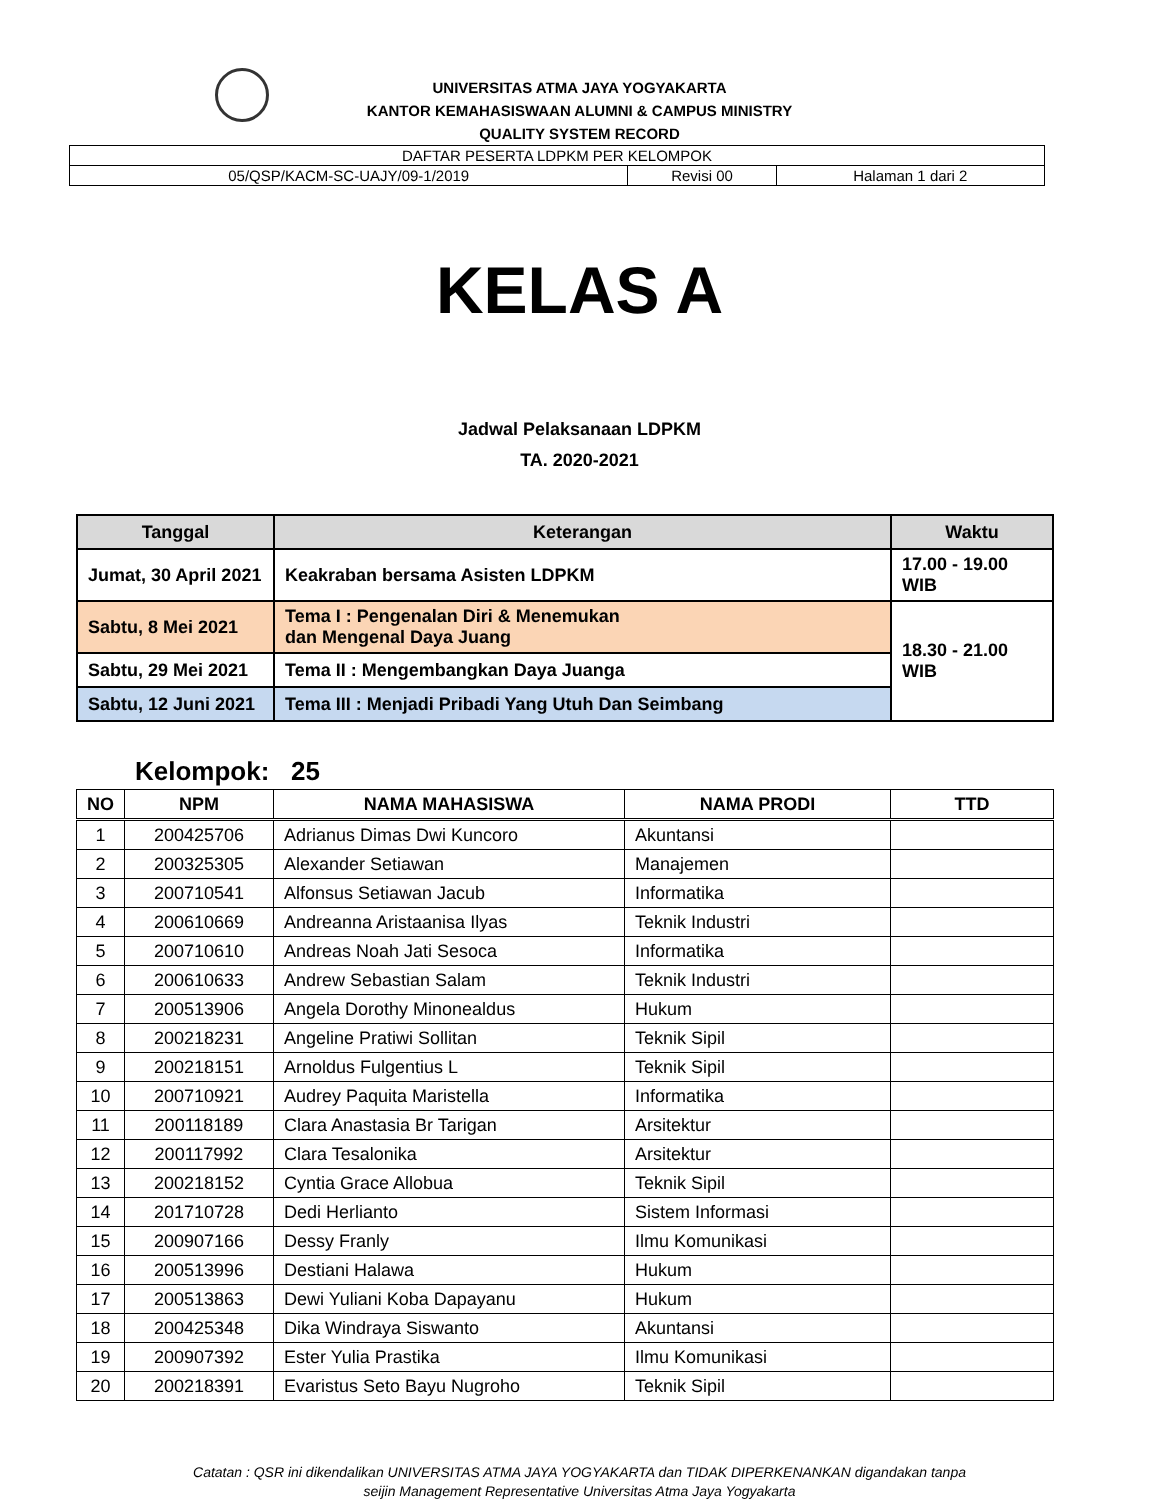UNIVERSITAS ATMA JAYA YOGYAKARTA
KANTOR KEMAHASISWAAN ALUMNI & CAMPUS MINISTRY
QUALITY SYSTEM RECORD
| DAFTAR PESERTA LDPKM PER KELOMPOK | | |
| 05/QSP/KACM-SC-UAJY/09-1/2019 | Revisi 00 | Halaman 1 dari 2 |
KELAS A
Jadwal Pelaksanaan LDPKM
TA. 2020-2021
| Tanggal | Keterangan | Waktu |
| --- | --- | --- |
| Jumat, 30 April 2021 | Keakraban bersama Asisten LDPKM | 17.00 - 19.00 WIB |
| Sabtu, 8 Mei 2021 | Tema I : Pengenalan Diri & Menemukan dan Mengenal Daya Juang | 18.30 - 21.00 WIB |
| Sabtu, 29 Mei 2021 | Tema II : Mengembangkan Daya Juanga | |
| Sabtu, 12 Juni 2021 | Tema III : Menjadi Pribadi Yang Utuh Dan Seimbang | |
Kelompok: 25
| NO | NPM | NAMA MAHASISWA | NAMA PRODI | TTD |
| --- | --- | --- | --- | --- |
| 1 | 200425706 | Adrianus Dimas Dwi Kuncoro | Akuntansi | |
| 2 | 200325305 | Alexander Setiawan | Manajemen | |
| 3 | 200710541 | Alfonsus Setiawan Jacub | Informatika | |
| 4 | 200610669 | Andreanna Aristaanisa Ilyas | Teknik Industri | |
| 5 | 200710610 | Andreas Noah Jati Sesoca | Informatika | |
| 6 | 200610633 | Andrew Sebastian Salam | Teknik Industri | |
| 7 | 200513906 | Angela Dorothy Minonealdus | Hukum | |
| 8 | 200218231 | Angeline Pratiwi Sollitan | Teknik Sipil | |
| 9 | 200218151 | Arnoldus Fulgentius L | Teknik Sipil | |
| 10 | 200710921 | Audrey Paquita Maristella | Informatika | |
| 11 | 200118189 | Clara Anastasia Br Tarigan | Arsitektur | |
| 12 | 200117992 | Clara Tesalonika | Arsitektur | |
| 13 | 200218152 | Cyntia Grace Allobua | Teknik Sipil | |
| 14 | 201710728 | Dedi Herlianto | Sistem Informasi | |
| 15 | 200907166 | Dessy Franly | Ilmu Komunikasi | |
| 16 | 200513996 | Destiani Halawa | Hukum | |
| 17 | 200513863 | Dewi Yuliani Koba Dapayanu | Hukum | |
| 18 | 200425348 | Dika Windraya Siswanto | Akuntansi | |
| 19 | 200907392 | Ester Yulia Prastika | Ilmu Komunikasi | |
| 20 | 200218391 | Evaristus Seto Bayu Nugroho | Teknik Sipil | |
Catatan : QSR ini dikendalikan UNIVERSITAS ATMA JAYA YOGYAKARTA dan TIDAK DIPERKENANKAN digandakan tanpa
seijin Management Representative Universitas Atma Jaya Yogyakarta